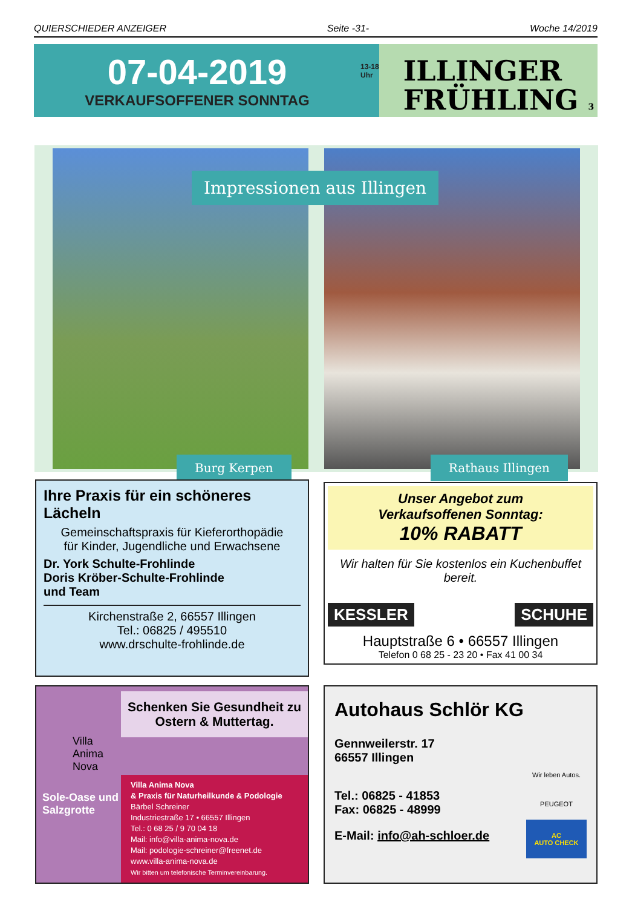QUIERSCHIEDER ANZEIGER Seite -31- Woche 14/2019
07-04-2019
VERKAUFSOFFENER SONNTAG
13-18
Uhr
ILLINGER
FRÜHLING 3
Burg Kerpen
Rathaus Illingen
Impressionen aus Illingen
Ihre Praxis für ein schöneres Lächeln
Gemeinschaftspraxis für Kieferorthopädie
für Kinder, Jugendliche und Erwachsene
Dr. York Schulte-Frohlinde
Doris Kröber-Schulte-Frohlinde
und Team
Kirchenstraße 2, 66557 Illingen
Tel.: 06825 / 495510
www.drschulte-frohlinde.de
Unser Angebot zum
Verkaufsoffenen Sonntag:
10% RABATT
Wir halten für Sie kostenlos ein Kuchenbuffet bereit.
KESSLER SCHUHE
Hauptstraße 6 • 66557 Illingen
Telefon 0 68 25 - 23 20 • Fax 41 00 34
Villa
Anima
Nova
Sole-Oase und Salzgrotte
Schenken Sie Gesundheit zu
Ostern & Muttertag.
Villa Anima Nova
& Praxis für Naturheilkunde & Podologie
Bärbel Schreiner
Industriestraße 17 • 66557 Illingen
Tel.: 0 68 25 / 9 70 04 18
Mail: info@villa-anima-nova.de
Mail: podologie-schreiner@freenet.de
www.villa-anima-nova.de
Wir bitten um telefonische Terminvereinbarung.
Autohaus Schlör KG
Gennweilerstr. 17
66557 Illingen
Tel.: 06825 - 41853
Fax: 06825 - 48999
E-Mail: info@ah-schloer.de
Wir leben Autos.
PEUGEOT
AC
AUTO CHECK